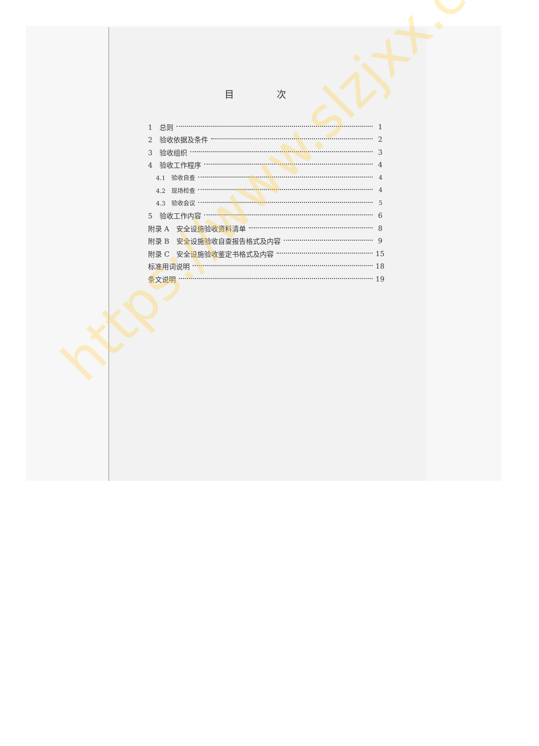目 次
1　总则 1
2　验收依据及条件 2
3　验收组织 3
4　验收工作程序 4
4.1　验收自查 4
4.2　现场检查 4
4.3　验收会议 5
5　验收工作内容 6
附录 A　安全设施验收资料清单 8
附录 B　安全设施验收自查报告格式及内容 9
附录 C　安全设施验收鉴定书格式及内容 15
标准用词说明 18
条文说明 19
https://www.slzjxx.com